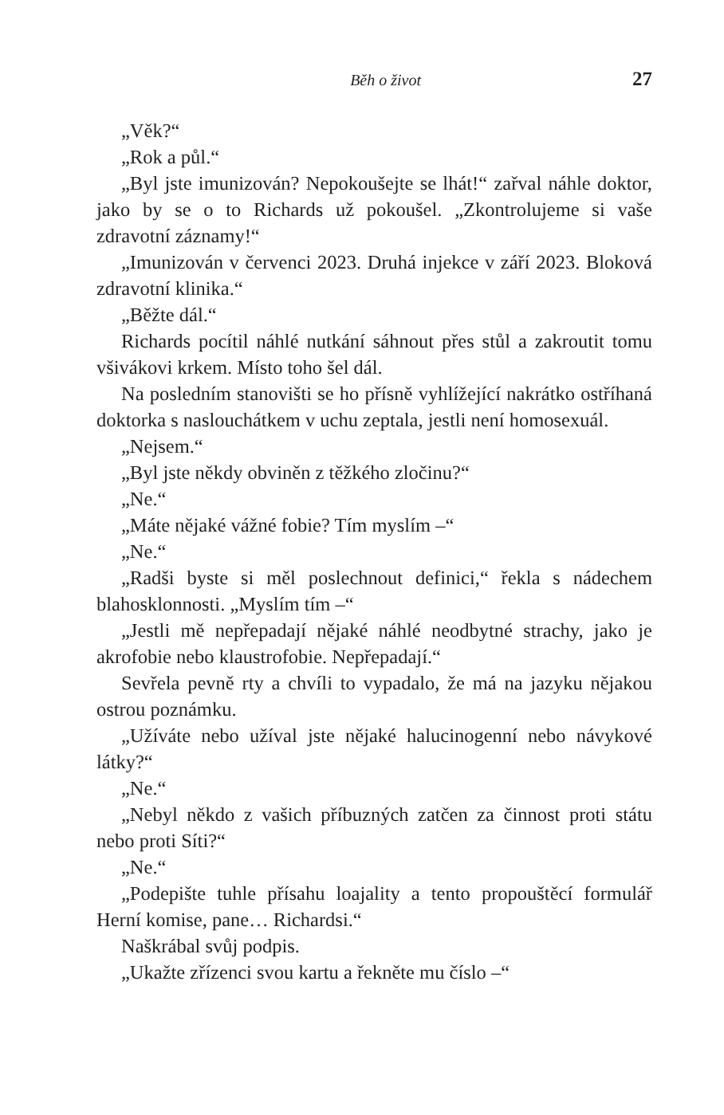Běh o život 27
„Věk?“
„Rok a půl.“
„Byl jste imunizován? Nepokoušejte se lhát!“ zařval náhle doktor, jako by se o to Richards už pokoušel. „Zkontrolujeme si vaše zdravotní záznamy!“
„Imunizován v červenci 2023. Druhá injekce v září 2023. Bloková zdravotní klinika.“
„Běžte dál.“
Richards pocítil náhlé nutkání sáhnout přes stůl a zakroutit tomu všivákovi krkem. Místo toho šel dál.
Na posledním stanovišti se ho přísně vyhlížející nakrátko ostříhaná doktorka s naslouchátkem v uchu zeptala, jestli není homosexuál.
„Nejsem.“
„Byl jste někdy obviněn z těžkého zločinu?“
„Ne.“
„Máte nějaké vážné fobie? Tím myslím –“
„Ne.“
„Radši byste si měl poslechnout definici,“ řekla s nádechem blahosklonnosti. „Myslím tím –“
„Jestli mě nepřepadají nějaké náhlé neodbytné strachy, jako je akrofobie nebo klaustrofobie. Nepřepadají.“
Sevřela pevně rty a chvíli to vypadalo, že má na jazyku nějakou ostrou poznámku.
„Užíváte nebo užíval jste nějaké halucinogenní nebo návykové látky?“
„Ne.“
„Nebyl někdo z vašich příbuzných zatčen za činnost proti státu nebo proti Síti?“
„Ne.“
„Podepište tuhle přísahu loajality a tento propouštěcí formulář Herní komise, pane… Richardsi.“
Naškrábal svůj podpis.
„Ukažte zřízenci svou kartu a řekněte mu číslo –“